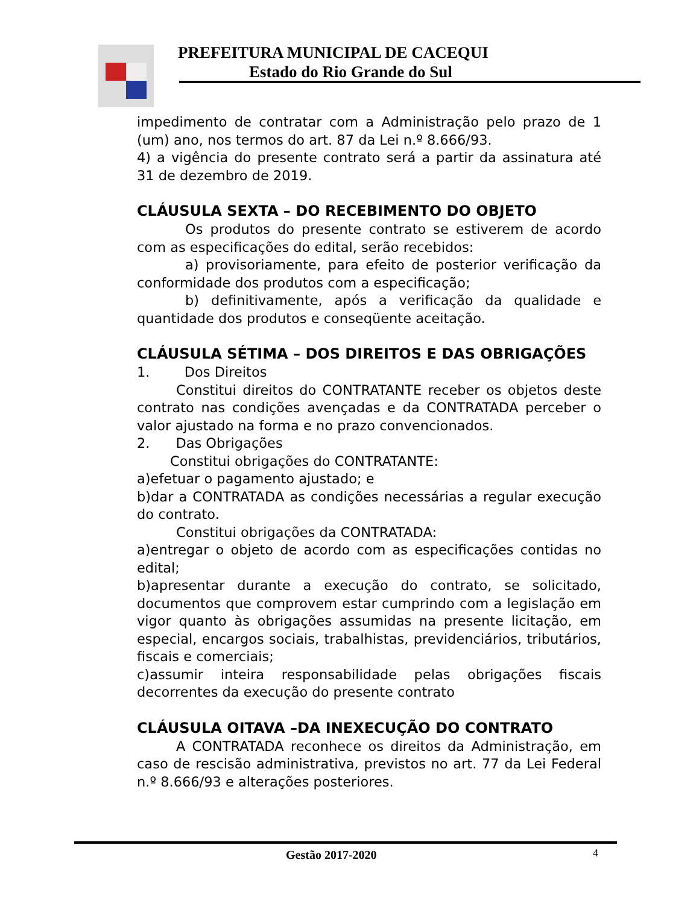PREFEITURA MUNICIPAL DE CACEQUI
Estado do Rio Grande do Sul
impedimento de contratar com a Administração pelo prazo de 1 (um) ano, nos termos do art. 87 da Lei n.º 8.666/93.
4) a vigência do presente contrato será a partir da assinatura até 31 de dezembro de 2019.
CLÁUSULA SEXTA – DO RECEBIMENTO DO OBJETO
Os produtos do presente contrato se estiverem de acordo com as especificações do edital, serão recebidos:
a) provisoriamente, para efeito de posterior verificação da conformidade dos produtos com a especificação;
b) definitivamente, após a verificação da qualidade e quantidade dos produtos e conseqüente aceitação.
CLÁUSULA SÉTIMA – DOS DIREITOS E DAS OBRIGAÇÕES
1. Dos Direitos
Constitui direitos do CONTRATANTE receber os objetos deste contrato nas condições avençadas e da CONTRATADA perceber o valor ajustado na forma e no prazo convencionados.
2. Das Obrigações
Constitui obrigações do CONTRATANTE:
a)efetuar o pagamento ajustado; e
b)dar a CONTRATADA as condições necessárias a regular execução do contrato.
Constitui obrigações da CONTRATADA:
a)entregar o objeto de acordo com as especificações contidas no edital;
b)apresentar durante a execução do contrato, se solicitado, documentos que comprovem estar cumprindo com a legislação em vigor quanto às obrigações assumidas na presente licitação, em especial, encargos sociais, trabalhistas, previdenciários, tributários, fiscais e comerciais;
c)assumir inteira responsabilidade pelas obrigações fiscais decorrentes da execução do presente contrato
CLÁUSULA OITAVA –DA INEXECUÇÃO DO CONTRATO
A CONTRATADA reconhece os direitos da Administração, em caso de rescisão administrativa, previstos no art. 77 da Lei Federal n.º 8.666/93 e alterações posteriores.
Gestão 2017-2020 4